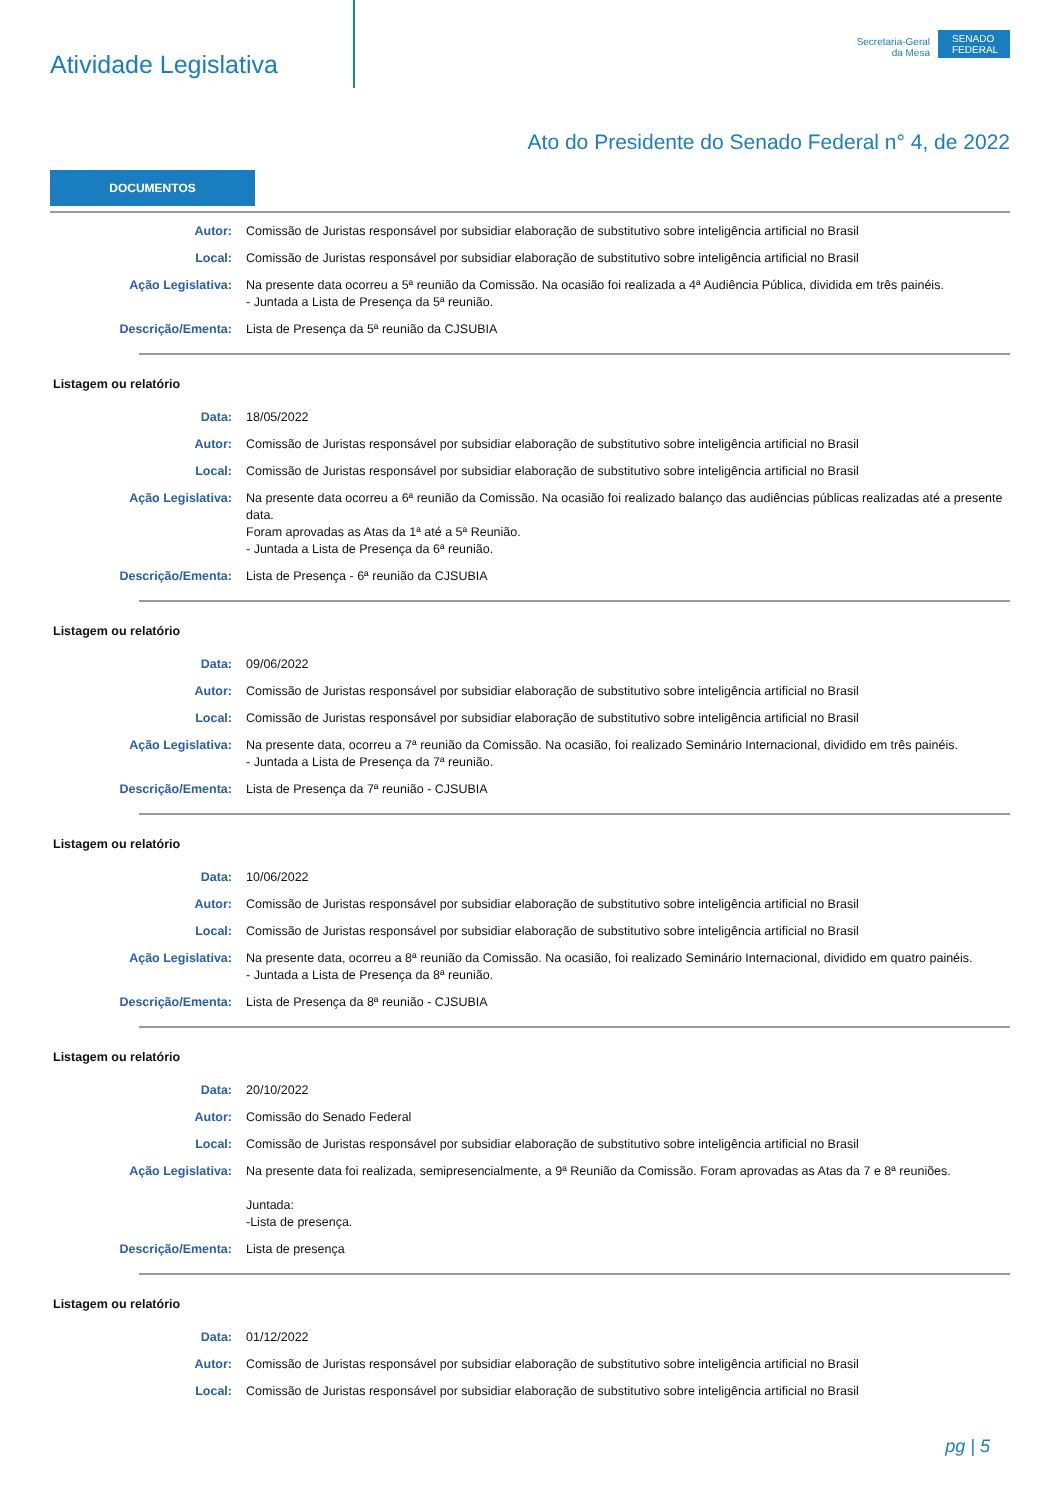Atividade Legislativa
Secretaria-Geral
da Mesa
SENADO FEDERAL
Ato do Presidente do Senado Federal n° 4, de 2022
DOCUMENTOS
Autor: Comissão de Juristas responsável por subsidiar elaboração de substitutivo sobre inteligência artificial no Brasil
Local: Comissão de Juristas responsável por subsidiar elaboração de substitutivo sobre inteligência artificial no Brasil
Ação Legislativa: Na presente data ocorreu a 5ª reunião da Comissão. Na ocasião foi realizada a 4ª Audiência Pública, dividida em três painéis.
- Juntada a Lista de Presença da 5ª reunião.
Descrição/Ementa: Lista de Presença da 5ª reunião da CJSUBIA
Listagem ou relatório
Data: 18/05/2022
Autor: Comissão de Juristas responsável por subsidiar elaboração de substitutivo sobre inteligência artificial no Brasil
Local: Comissão de Juristas responsável por subsidiar elaboração de substitutivo sobre inteligência artificial no Brasil
Ação Legislativa: Na presente data ocorreu a 6ª reunião da Comissão. Na ocasião foi realizado balanço das audiências públicas realizadas até a presente data.
Foram aprovadas as Atas da 1ª até a 5ª Reunião.
- Juntada a Lista de Presença da 6ª reunião.
Descrição/Ementa: Lista de Presença - 6ª reunião da CJSUBIA
Listagem ou relatório
Data: 09/06/2022
Autor: Comissão de Juristas responsável por subsidiar elaboração de substitutivo sobre inteligência artificial no Brasil
Local: Comissão de Juristas responsável por subsidiar elaboração de substitutivo sobre inteligência artificial no Brasil
Ação Legislativa: Na presente data, ocorreu a 7ª reunião da Comissão. Na ocasião, foi realizado Seminário Internacional, dividido em três painéis.
- Juntada a Lista de Presença da 7ª reunião.
Descrição/Ementa: Lista de Presença da 7ª reunião - CJSUBIA
Listagem ou relatório
Data: 10/06/2022
Autor: Comissão de Juristas responsável por subsidiar elaboração de substitutivo sobre inteligência artificial no Brasil
Local: Comissão de Juristas responsável por subsidiar elaboração de substitutivo sobre inteligência artificial no Brasil
Ação Legislativa: Na presente data, ocorreu a 8ª reunião da Comissão. Na ocasião, foi realizado Seminário Internacional, dividido em quatro painéis.
- Juntada a Lista de Presença da 8ª reunião.
Descrição/Ementa: Lista de Presença da 8ª reunião - CJSUBIA
Listagem ou relatório
Data: 20/10/2022
Autor: Comissão do Senado Federal
Local: Comissão de Juristas responsável por subsidiar elaboração de substitutivo sobre inteligência artificial no Brasil
Ação Legislativa: Na presente data foi realizada, semipresencialmente, a 9ª Reunião da Comissão. Foram aprovadas as Atas da 7 e 8ª reuniões.
Juntada:
-Lista de presença.
Descrição/Ementa: Lista de presença
Listagem ou relatório
Data: 01/12/2022
Autor: Comissão de Juristas responsável por subsidiar elaboração de substitutivo sobre inteligência artificial no Brasil
Local: Comissão de Juristas responsável por subsidiar elaboração de substitutivo sobre inteligência artificial no Brasil
pg | 5